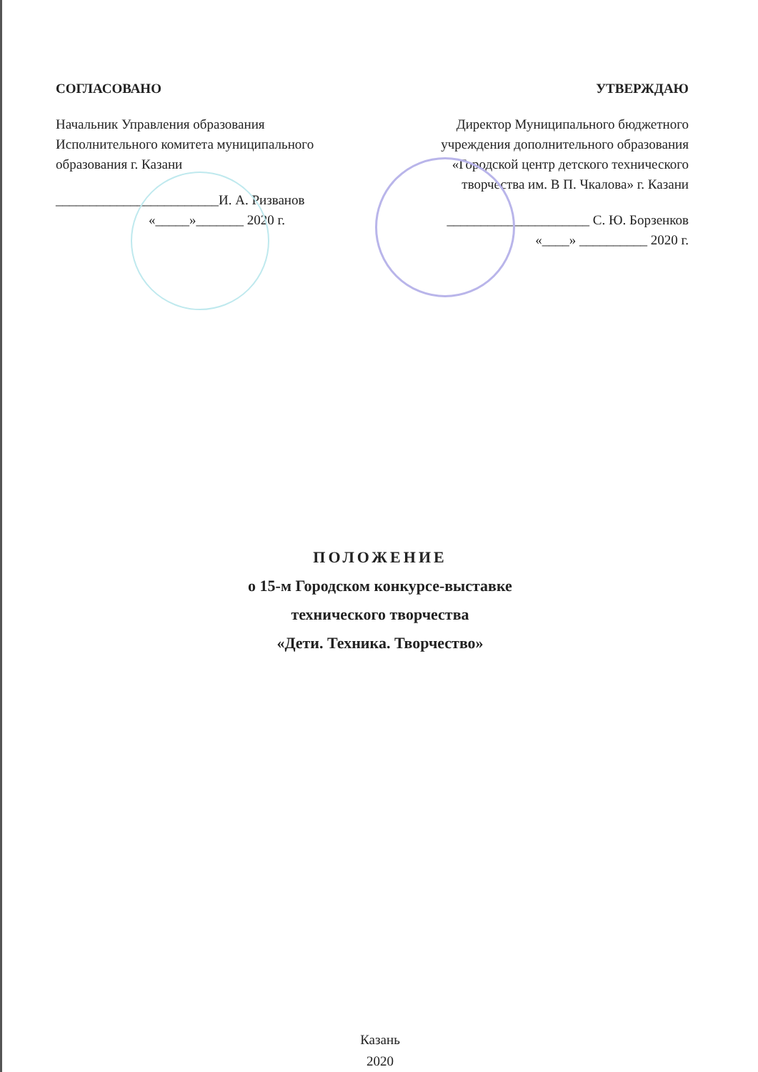СОГЛАСОВАНО
Начальник Управления образования
Исполнительного комитета муниципального
образования г. Казани
________________________И. А. Ризванов
«_____»_______ 2020 г.
УТВЕРЖДАЮ
Директор Муниципального бюджетного
учреждения дополнительного образования
«Городской центр детского технического
творчества им. В П. Чкалова» г. Казани
_____________________ С. Ю. Борзенков
«____» __________ 2020 г.
ПОЛОЖЕНИЕ
о 15-м Городском конкурсе-выставке
технического творчества
«Дети. Техника. Творчество»
Казань
2020